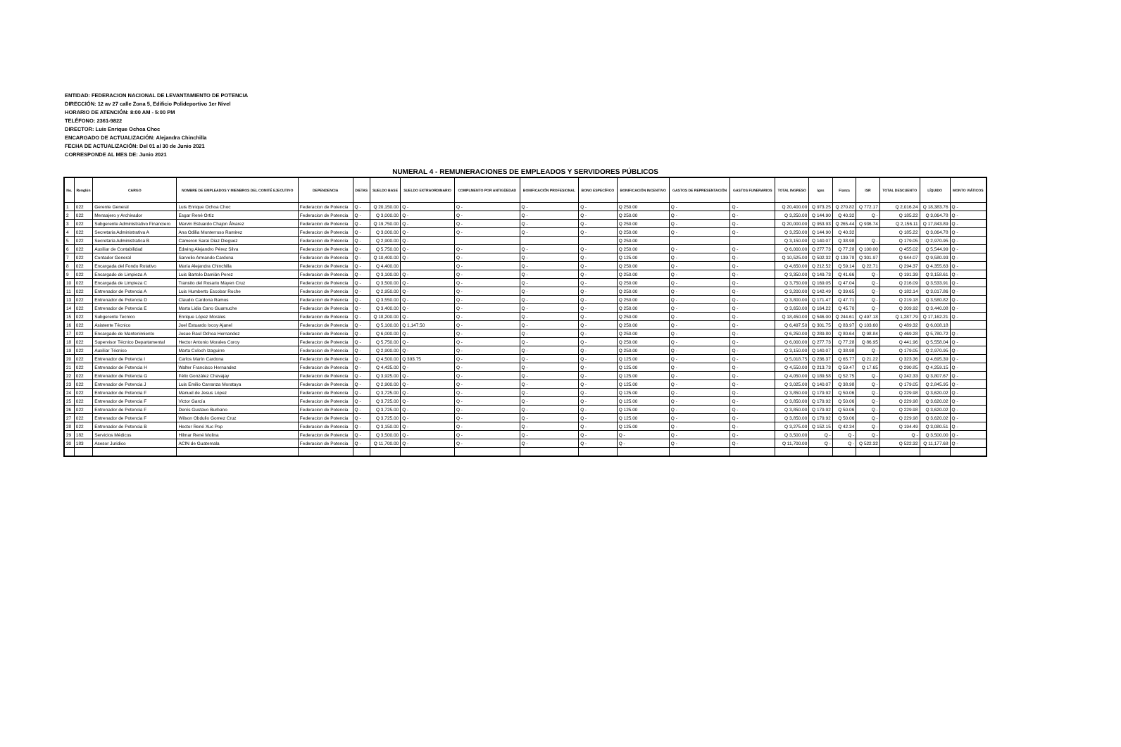ENTIDAD: FEDERACION NACIONAL DE LEVANTAMIENTO DE POTENCIA
DIRECCIÓN: 12 av 27 calle Zona 5, Edificio Polideportivo 1er Nivel
HORARIO DE ATENCIÓN: 8:00 AM - 5:00 PM
TELÉFONO: 2361-9822
DIRECTOR: Luis Enrique Ochoa Choc
ENCARGADO DE ACTUALIZACIÓN: Alejandra Chinchilla
FECHA DE ACTUALIZACIÓN: Del 01 al 30 de Junio 2021
CORRESPONDE AL MES DE: Junio 2021
NUMERAL 4 - REMUNERACIONES DE EMPLEADOS Y SERVIDORES PÚBLICOS
| No. | Renglón | CARGO | NOMBRE DE EMPLEADOS Y MIENBROS DEL COMITÉ EJECUTIVO | DEPENDENCIA | DIETAS | SUELDO BASE | SUELDO EXTRAORDINARIO | COMPLMENTO POR ANTIGÜEDAD | BONIFICACIÓN PROFESIONAL | BONO ESPECÍFICO | BONIFICACIÓN INCENTIVO | GASTOS DE REPRESENTACIÓN | GASTOS FUNERARIOS | TOTAL INGRESO | Igss | Fianza | ISR | TOTAL DESCUENTO | LÍQUIDO | MONTO VIÁTICOS |
| --- | --- | --- | --- | --- | --- | --- | --- | --- | --- | --- | --- | --- | --- | --- | --- | --- | --- | --- | --- | --- |
| 1 | 022 | Gerente General | Luis Enrique Ochoa Choc | Federacion de Potencia | Q - | Q 20,150.00 | Q - | Q - | Q - | Q - | Q 250.00 | Q - | Q - | Q 20,400.00 | Q 973.25 | Q 270.82 | Q 772.17 | Q 2,016.24 | Q 18,383.76 | Q - |
| 2 | 022 | Mensajero y Archivador | Esgar René Ortíz | Federacion de Potencia | Q - | Q 3,000.00 | Q - | Q - | Q - | Q - | Q 250.00 | Q - | Q - | Q 3,250.00 | Q 144.90 | Q 40.32 | Q - | Q 185.22 | Q 3,064.78 | Q - |
| 3 | 022 | Subgerente Administrativo Financiero | Marvin Estuardo Chajon Álvarez | Federacion de Potencia | Q - | Q 19,750.00 | Q - | Q - | Q - | Q - | Q 250.00 | Q - | Q - | Q 20,000.00 | Q 953.93 | Q 265.44 | Q 936.74 | Q 2,156.11 | Q 17,843.89 | Q - |
| 4 | 022 | Secretaria Administrativa A | Ana Odilia Monterroso Ramirez | Federacion de Potencia | Q - | Q 3,000.00 | Q - | Q - | Q - | Q - | Q 250.00 | Q - | Q - | Q 3,250.00 | Q 144.90 | Q 40.32 | | Q 185.22 | Q 3,064.78 | Q - |
| 5 | 022 | Secretaria Administratica B | Cameron Sarai Diaz Dieguez | Federacion de Potencia | Q - | Q 2,900.00 | Q - | | | | Q 250.00 | | | Q 3,150.00 | Q 140.07 | Q 38.98 | Q - | Q 179.05 | Q 2,970.95 | Q - |
| 6 | 022 | Auxiliar de Contabilidad | Edwing Alejandro Pérez Silva | Federacion de Potencia | Q - | Q 5,750.00 | Q - | Q - | Q - | Q - | Q 250.00 | Q - | Q - | Q 6,000.00 | Q 277.73 | Q 77.28 | Q 100.00 | Q 455.02 | Q 5,544.99 | Q - |
| 7 | 022 | Contador General | Sarvelio Armando Cardona | Federacion de Potencia | Q - | Q 10,400.00 | Q - | Q - | Q - | Q - | Q 125.00 | Q - | Q - | Q 10,525.00 | Q 502.32 | Q 139.78 | Q 301.97 | Q 944.07 | Q 9,580.93 | Q - |
| 8 | 022 | Encargada del Fondo Rotativo | María Alejandra Chinchilla | Federacion de Potencia | Q - | Q 4,400.00 | | Q - | Q - | Q - | Q 250.00 | Q - | Q - | Q 4,650.00 | Q 212.52 | Q 59.14 | Q 22.71 | Q 294.37 | Q 4,355.63 | Q - |
| 9 | 022 | Encargado de Limpieza A | Luis Bartolo Damián Perez | Federacion de Potencia | Q - | Q 3,100.00 | Q - | Q - | Q - | Q - | Q 250.00 | Q - | Q - | Q 3,350.00 | Q 149.73 | Q 41.66 | Q - | Q 191.39 | Q 3,158.61 | Q - |
| 10 | 022 | Encargada de Limpieza C | Transito del Rosario Mayen Cruz | Federacion de Potencia | Q - | Q 3,500.00 | Q - | Q - | Q - | Q - | Q 250.00 | Q - | Q - | Q 3,750.00 | Q 169.05 | Q 47.04 | Q - | Q 216.09 | Q 3,533.91 | Q - |
| 11 | 022 | Entrenador de Potencia A | Luis Humberto Escobar Roche | Federacion de Potencia | Q - | Q 2,950.00 | Q - | Q - | Q - | Q - | Q 250.00 | Q - | Q - | Q 3,200.00 | Q 142.49 | Q 39.65 | Q - | Q 182.14 | Q 3,017.86 | Q - |
| 13 | 022 | Entrenador de Potencia D | Claudio Cardona Ramos | Federacion de Potencia | Q - | Q 3,550.00 | Q - | Q - | Q - | Q - | Q 250.00 | Q - | Q - | Q 3,800.00 | Q 171.47 | Q 47.71 | Q - | Q 219.18 | Q 3,580.82 | Q - |
| 14 | 022 | Entrenador de Potencia E | Marta Lidia Cano Guamuche | Federacion de Potencia | Q - | Q 3,400.00 | Q - | Q - | Q - | Q - | Q 250.00 | Q - | Q - | Q 3,650.00 | Q 164.22 | Q 45.70 | Q - | Q 209.92 | Q 3,440.08 | Q - |
| 15 | 022 | Subgerente Tecnico | Enrique López Morales | Federacion de Potencia | Q - | Q 18,200.00 | Q - | Q - | Q - | Q - | Q 250.00 | Q - | Q - | Q 18,450.00 | Q 546.00 | Q 244.61 | Q 497.18 | Q 1,287.79 | Q 17,162.21 | Q - |
| 16 | 022 | Asistente Técnico | Joel Estuardo Ixcoy Ajanel | Federacion de Potencia | Q - | Q 5,100.00 | Q 1,147.50 | Q - | Q - | Q - | Q 250.00 | Q - | Q - | Q 6,497.50 | Q 301.75 | Q 83.97 | Q 103.60 | Q 489.32 | Q 6,008.18 | |
| 17 | 022 | Encargado de Mantenimiento | Josue Raul Ochoa Hernandez | Federacion de Potencia | Q - | Q 6,000.00 | Q - | Q - | Q - | Q - | Q 250.00 | Q - | Q - | Q 6,250.00 | Q 289.80 | Q 80.64 | Q 98.84 | Q 469.28 | Q 5,780.72 | Q - |
| 18 | 022 | Supervisor Técnico Departamental | Hector Antonio Morales Coroy | Federacion de Potencia | Q - | Q 5,750.00 | Q - | Q - | Q - | Q - | Q 250.00 | Q - | Q - | Q 6,000.00 | Q 277.73 | Q 77.28 | Q 86.95 | Q 441.96 | Q 5,558.04 | Q - |
| 19 | 022 | Auxiliar Técnico | Marta Coloch Izaguirre | Federacion de Potencia | Q - | Q 2,900.00 | Q - | Q - | Q - | Q - | Q 250.00 | Q - | Q - | Q 3,150.00 | Q 140.07 | Q 38.98 | Q - | Q 179.05 | Q 2,970.95 | Q - |
| 20 | 022 | Entrenador de Potencia I | Carlos Marín Cardona | Federacion de Potencia | Q - | Q 4,500.00 | Q 393.75 | Q - | Q - | Q - | Q 125.00 | Q - | Q - | Q 5,018.75 | Q 236.37 | Q 65.77 | Q 21.22 | Q 323.36 | Q 4,695.39 | Q - |
| 21 | 022 | Entrenador de Potencia H | Walter Francisco Hernandez | Federacion de Potencia | Q - | Q 4,425.00 | Q - | Q - | Q - | Q - | Q 125.00 | Q - | Q - | Q 4,550.00 | Q 213.73 | Q 59.47 | Q 17.65 | Q 290.85 | Q 4,259.15 | Q - |
| 22 | 022 | Entrenador de Potencia G | Félix González Chavajay | Federacion de Potencia | Q - | Q 3,925.00 | Q - | Q - | Q - | Q - | Q 125.00 | Q - | Q - | Q 4,050.00 | Q 189.58 | Q 52.75 | Q - | Q 242.33 | Q 3,807.67 | Q - |
| 23 | 022 | Entrenador de Potencia J | Luis Emilio Carranza Morataya | Federacion de Potencia | Q - | Q 2,900.00 | Q - | Q - | Q - | Q - | Q 125.00 | Q - | Q - | Q 3,025.00 | Q 140.07 | Q 38.98 | Q - | Q 179.05 | Q 2,845.95 | Q - |
| 24 | 022 | Entrenador de Potencia F | Manuel de Jesus López | Federacion de Potencia | Q - | Q 3,725.00 | Q - | Q - | Q - | Q - | Q 125.00 | Q - | Q - | Q 3,850.00 | Q 179.92 | Q 50.06 | Q - | Q 229.98 | Q 3,620.02 | Q - |
| 25 | 022 | Entrenador de Potencia F | Victor García | Federacion de Potencia | Q - | Q 3,725.00 | Q - | Q - | Q - | Q - | Q 125.00 | Q - | Q - | Q 3,850.00 | Q 179.92 | Q 50.06 | Q - | Q 229.98 | Q 3,620.02 | Q - |
| 26 | 022 | Entrenador de Potencia F | Denís Gustavo Burbano | Federacion de Potencia | Q - | Q 3,725.00 | Q - | Q - | Q - | Q - | Q 125.00 | Q - | Q - | Q 3,850.00 | Q 179.92 | Q 50.06 | Q - | Q 229.98 | Q 3,620.02 | Q - |
| 27 | 022 | Entrenador de Potencia F | Wilson Obdulio Gomez Cruz | Federacion de Potencia | Q - | Q 3,725.00 | Q - | Q - | Q - | Q - | Q 125.00 | Q - | Q - | Q 3,850.00 | Q 179.92 | Q 50.06 | Q - | Q 229.98 | Q 3,620.02 | Q - |
| 28 | 022 | Entrenador de Potencia B | Hector René Xuc Pop | Federacion de Potencia | Q - | Q 3,150.00 | Q - | Q - | Q - | Q - | Q 125.00 | Q - | Q - | Q 3,275.00 | Q 152.15 | Q 42.34 | Q - | Q 194.49 | Q 3,080.51 | Q - |
| 29 | 182 | Servicios Médicos | Hilmar René Molina | Federacion de Potencia | Q - | Q 3,500.00 | Q - | Q - | Q - | Q - | Q - | Q - | Q - | Q 3,500.00 | Q - | Q - | Q - | Q - | Q 3,500.00 | Q - |
| 30 | 183 | Asesor Juridico | ACIN de Guatemala | Federacion de Potencia | Q - | Q 11,700.00 | Q - | Q - | Q - | Q - | Q - | Q - | Q - | Q 11,700.00 | Q - | Q - | Q 522.32 | Q 522.32 | Q 11,177.68 | Q - |